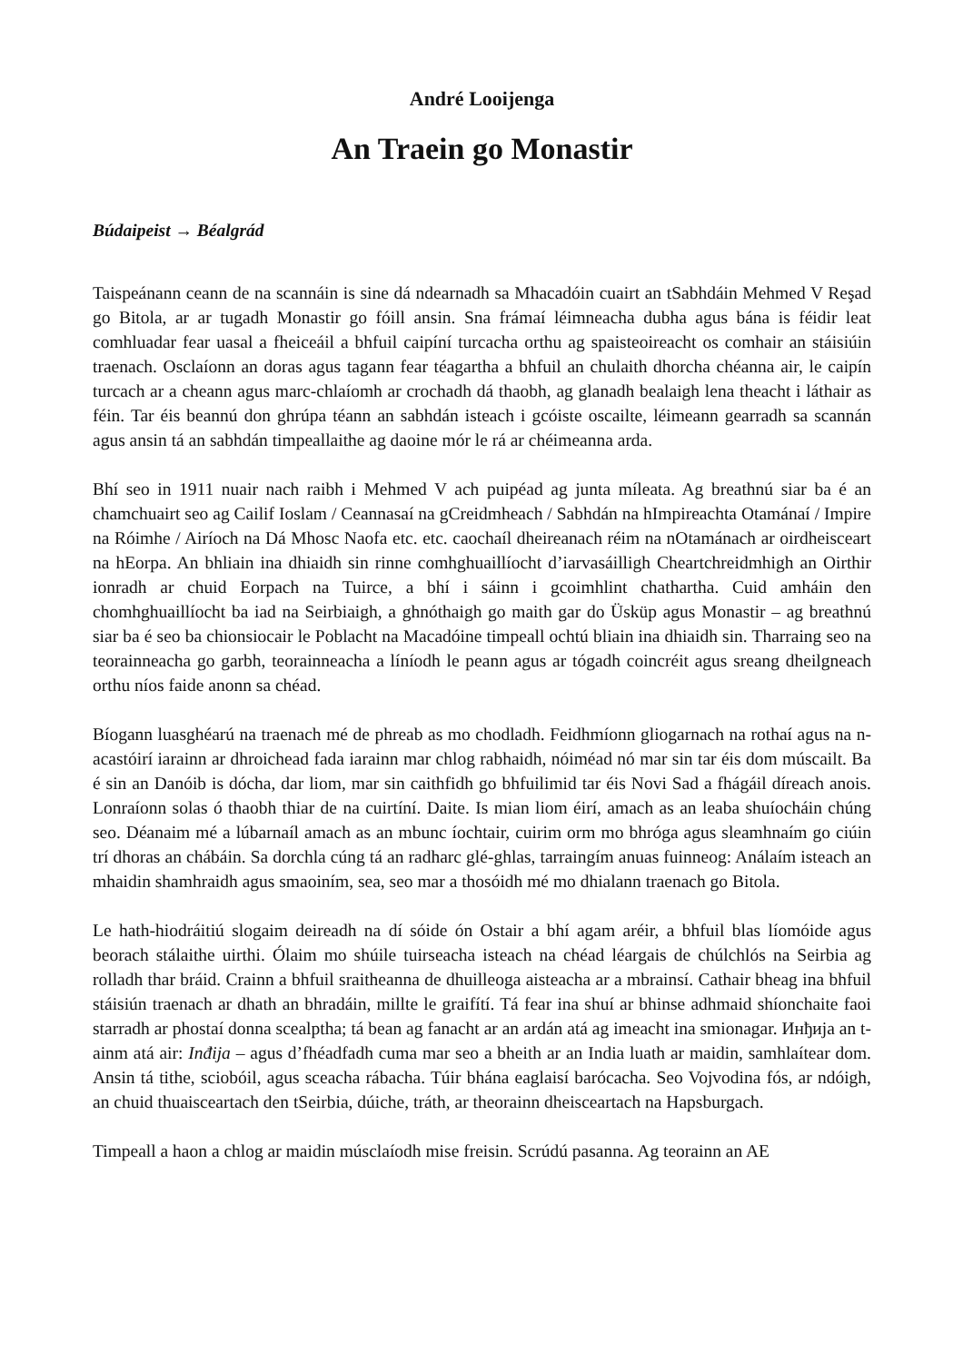André Looijenga
An Traein go Monastir
Búdaipeist → Béalgrád
Taispeánann ceann de na scannáin is sine dá ndearnadh sa Mhacadóin cuairt an tSabhdáin Mehmed V Reşad go Bitola, ar ar tugadh Monastir go fóill ansin. Sna frámaí léimneacha dubha agus bána is féidir leat comhluadar fear uasal a fheiceáil a bhfuil caipíní turcacha orthu ag spaisteoireacht os comhair an stáisiúin traenach. Osclaíonn an doras agus tagann fear téagartha a bhfuil an chulaith dhorcha chéanna air, le caipín turcach ar a cheann agus marc-chlaíomh ar crochadh dá thaobh, ag glanadh bealaigh lena theacht i láthair as féin. Tar éis beannú don ghrúpa téann an sabhdán isteach i gcóiste oscailte, léimeann gearradh sa scannán agus ansin tá an sabhdán timpeallaithe ag daoine mór le rá ar chéimeanna arda.
Bhí seo in 1911 nuair nach raibh i Mehmed V ach puipéad ag junta míleata. Ag breathnú siar ba é an chamchuairt seo ag Cailif Ioslam / Ceannasaí na gCreidmheach / Sabhdán na hImpireachta Otamánaí / Impire na Róimhe / Airíoch na Dá Mhosc Naofa etc. etc. caochaíl dheireanach réim na nOtamánach ar oirdheisceart na hEorpa. An bhliain ina dhiaidh sin rinne comhghuaillíocht d’iarvasáilligh Cheartchreidmhigh an Oirthir ionradh ar chuid Eorpach na Tuirce, a bhí i sáinn i gcoimhlint chathartha. Cuid amháin den chomhghuaillíocht ba iad na Seirbiaigh, a ghnóthaigh go maith gar do Üsküp agus Monastir – ag breathnú siar ba é seo ba chionsiocair le Poblacht na Macadóine timpeall ochtú bliain ina dhiaidh sin. Tharraing seo na teorainneacha go garbh, teorainneacha a líníodh le peann agus ar tógadh coincréit agus sreang dheilgneach orthu níos faide anonn sa chéad.
Bíogann luasghéarú na traenach mé de phreab as mo chodladh. Feidhmíonn gliogarnach na rothaí agus na n-acastóirí iarainn ar dhroichead fada iarainn mar chlog rabhaidh, nóiméad nó mar sin tar éis dom múscailt. Ba é sin an Danóib is dócha, dar liom, mar sin caithfidh go bhfuilimid tar éis Novi Sad a fhágáil díreach anois. Lonraíonn solas ó thaobh thiar de na cuirtíní. Daite. Is mian liom éirí, amach as an leaba shuíocháin chúng seo. Déanaim mé a lúbarnaíl amach as an mbunc íochtair, cuirim orm mo bhróga agus sleamhnaím go ciúin trí dhoras an chábáin. Sa dorchla cúng tá an radharc glé-ghlas, tarraingím anuas fuinneog: Análaím isteach an mhaidin shamhraidh agus smaoiním, sea, seo mar a thosóidh mé mo dhialann traenach go Bitola.
Le hath-hiodráitiú slogaim deireadh na dí sóide ón Ostair a bhí agam aréir, a bhfuil blas líomóide agus beorach stálaithe uirthi. Ólaim mo shúile tuirseacha isteach na chéad léargais de chúlchlós na Seirbia ag rolladh thar bráid. Crainn a bhfuil sraitheanna de dhuilleoga aisteacha ar a mbrainsí. Cathair bheag ina bhfuil stáisiún traenach ar dhath an bhradáin, millte le graifítí. Tá fear ina shuí ar bhinse adhmaid shíonchaite faoi starradh ar phostaí donna scealptha; tá bean ag fanacht ar an ardán atá ag imeacht ina smionagar. Инђија an t-ainm atá air: Inđija – agus d’fhéadfadh cuma mar seo a bheith ar an India luath ar maidin, samhlaítear dom. Ansin tá tithe, sciobóil, agus sceacha rábacha. Túir bhána eaglaisí barócacha. Seo Vojvodina fós, ar ndóigh, an chuid thuaisceartach den tSeirbia, dúiche, tráth, ar theorainn dheisceartach na Hapsburgach.
Timpeall a haon a chlog ar maidin músclaíodh mise freisin. Scrúdú pasanna. Ag teorainn an AE